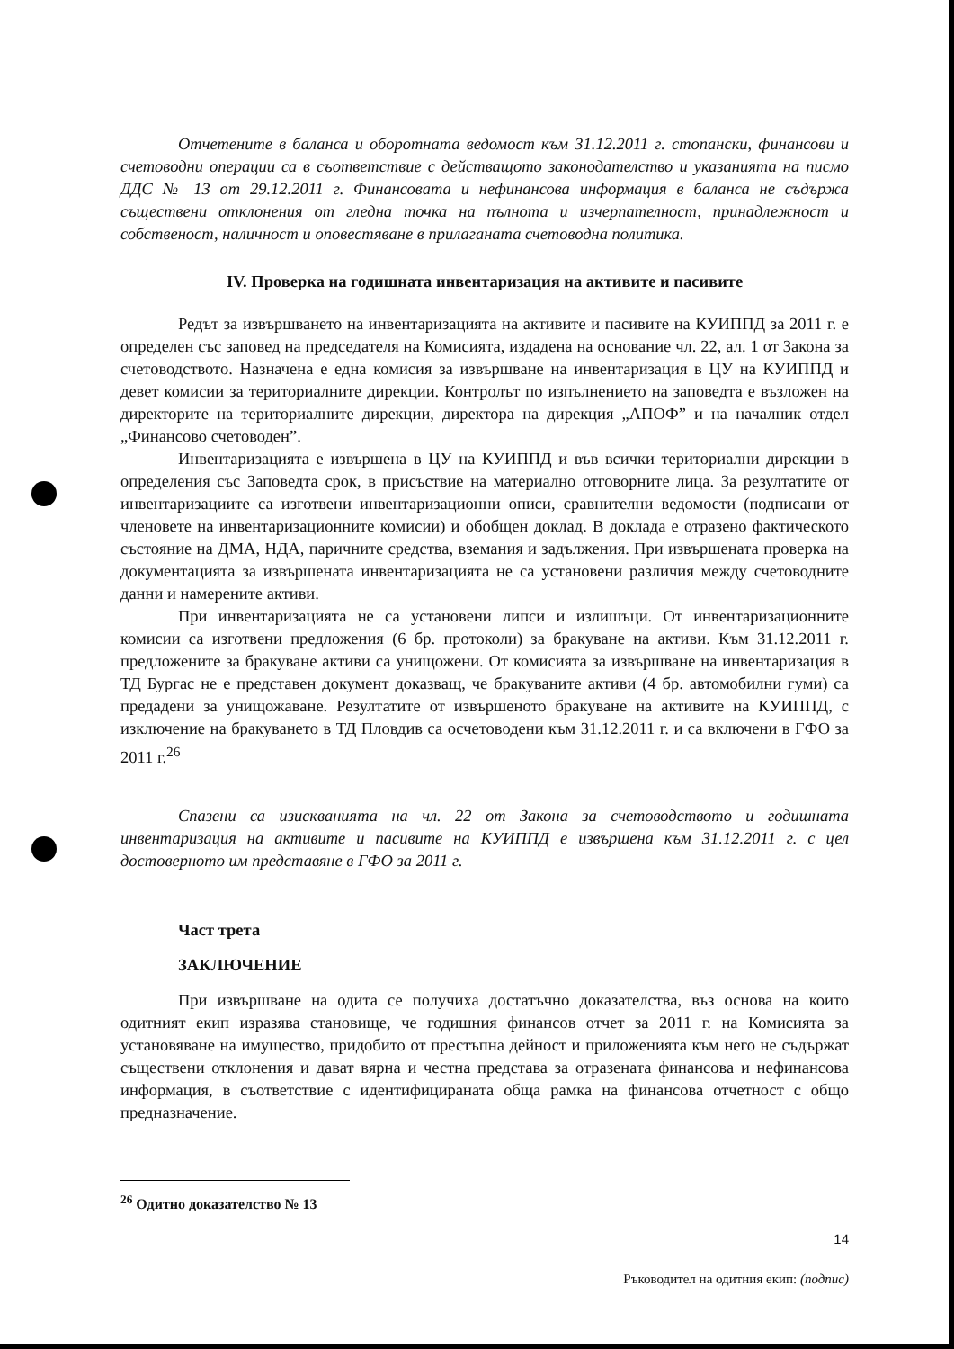Отчетените в баланса и оборотната ведомост към 31.12.2011 г. стопански, финансови и счетоводни операции са в съответствие с действащото законодателство и указанията на писмо ДДС № 13 от 29.12.2011 г. Финансовата и нефинансова информация в баланса не съдържа съществени отклонения от гледна точка на пълнота и изчерпателност, принадлежност и собственост, наличност и оповестяване в прилаганата счетоводна политика.
IV. Проверка на годишната инвентаризация на активите и пасивите
Редът за извършването на инвентаризацията на активите и пасивите на КУИППД за 2011 г. е определен със заповед на председателя на Комисията, издадена на основание чл. 22, ал. 1 от Закона за счетоводството. Назначена е една комисия за извършване на инвентаризация в ЦУ на КУИППД и девет комисии за териториалните дирекции. Контролът по изпълнението на заповедта е възложен на директорите на териториалните дирекции, директора на дирекция „АПОФ” и на началник отдел „Финансово счетоводен”.
Инвентаризацията е извършена в ЦУ на КУИППД и във всички териториални дирекции в определения със Заповедта срок, в присъствие на материално отговорните лица. За резултатите от инвентаризациите са изготвени инвентаризационни описи, сравнителни ведомости (подписани от членовете на инвентаризационните комисии) и обобщен доклад. В доклада е отразено фактическото състояние на ДМА, НДА, паричните средства, вземания и задължения. При извършената проверка на документацията за извършената инвентаризацията не са установени различия между счетоводните данни и намерените активи.
При инвентаризацията не са установени липси и излишъци. От инвентаризационните комисии са изготвени предложения (6 бр. протоколи) за бракуване на активи. Към 31.12.2011 г. предложените за бракуване активи са унищожени. От комисията за извършване на инвентаризация в ТД Бургас не е представен документ доказващ, че бракуваните активи (4 бр. автомобилни гуми) са предадени за унищожаване. Резултатите от извършеното бракуване на активите на КУИППД, с изключение на бракуването в ТД Пловдив са осчетоводени към 31.12.2011 г. и са включени в ГФО за 2011 г.<sup>26</sup>
Спазени са изискванията на чл. 22 от Закона за счетоводството и годишната инвентаризация на активите и пасивите на КУИППД е извършена към 31.12.2011 г. с цел достоверното им представяне в ГФО за 2011 г.
Част трета
ЗАКЛЮЧЕНИЕ
При извършване на одита се получиха достатъчно доказателства, въз основа на които одитният екип изразява становище, че годишния финансов отчет за 2011 г. на Комисията за установяване на имущество, придобито от престъпна дейност и приложенията към него не съдържат съществени отклонения и дават вярна и честна представа за отразената финансова и нефинансова информация, в съответствие с идентифицираната обща рамка на финансова отчетност с общо предназначение.
<sup>26</sup> Одитно доказателство № 13
14
Ръководител на одитния екип: (подпис)